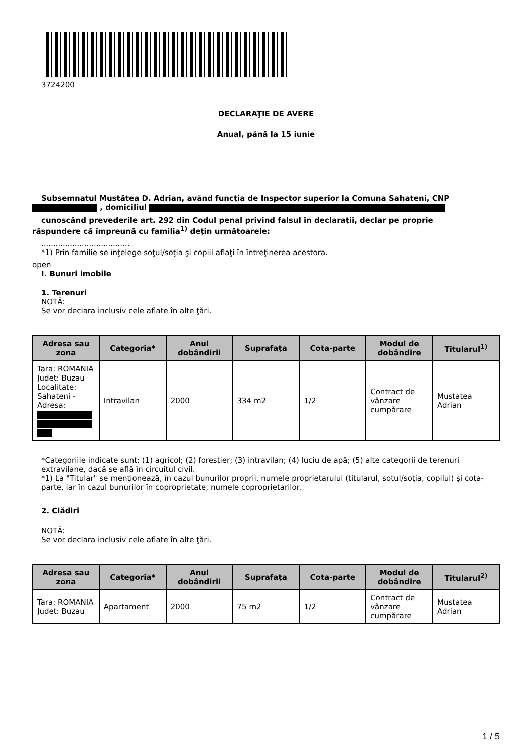3724200
DECLARAŢIE DE AVERE
Anual, până la 15 iunie
Subsemnatul Mustătea D. Adrian, având funcţia de Inspector superior la Comuna Sahateni, CNP
, domiciliul
cunoscând prevederile art. 292 din Codul penal privind falsul în declaraţii, declar pe proprie
răspundere că împreună cu familia<sup>1)</sup> deţin următoarele:
.....................................
*1) Prin familie se înţelege soţul/soţia şi copiii aflaţi în întreţinerea acestora.
open
I. Bunuri imobile
1. Terenuri
NOTĂ:
Se vor declara inclusiv cele aflate în alte ţări.
| Adresa sau zona | Categoria* | Anul dobândirii | Suprafaţa | Cota-parte | Modul de dobândire | Titularul<sup>1)</sup> |
| --- | --- | --- | --- | --- | --- | --- |
| Tara: ROMANIA Judet: Buzau Localitate: Sahateni - Adresa: | Intravilan | 2000 | 334 m2 | 1/2 | Contract de vânzare cumpărare | Mustatea Adrian |
*Categoriile indicate sunt: (1) agricol; (2) forestier; (3) intravilan; (4) luciu de apă; (5) alte categorii de terenuri extravilane, dacă se află în circuitul civil.
*1) La "Titular" se menţionează, în cazul bunurilor proprii, numele proprietarului (titularul, soţul/soţia, copilul) și cota-parte, iar în cazul bunurilor în coproprietate, numele coproprietarilor.
2. Clădiri
NOTĂ:
Se vor declara inclusiv cele aflate în alte ţări.
| Adresa sau zona | Categoria* | Anul dobândirii | Suprafaţa | Cota-parte | Modul de dobândire | Titularul<sup>2)</sup> |
| --- | --- | --- | --- | --- | --- | --- |
| Tara: ROMANIA Judet: Buzau | Apartament | 2000 | 75 m2 | 1/2 | Contract de vânzare cumpărare | Mustatea Adrian |
1 / 5